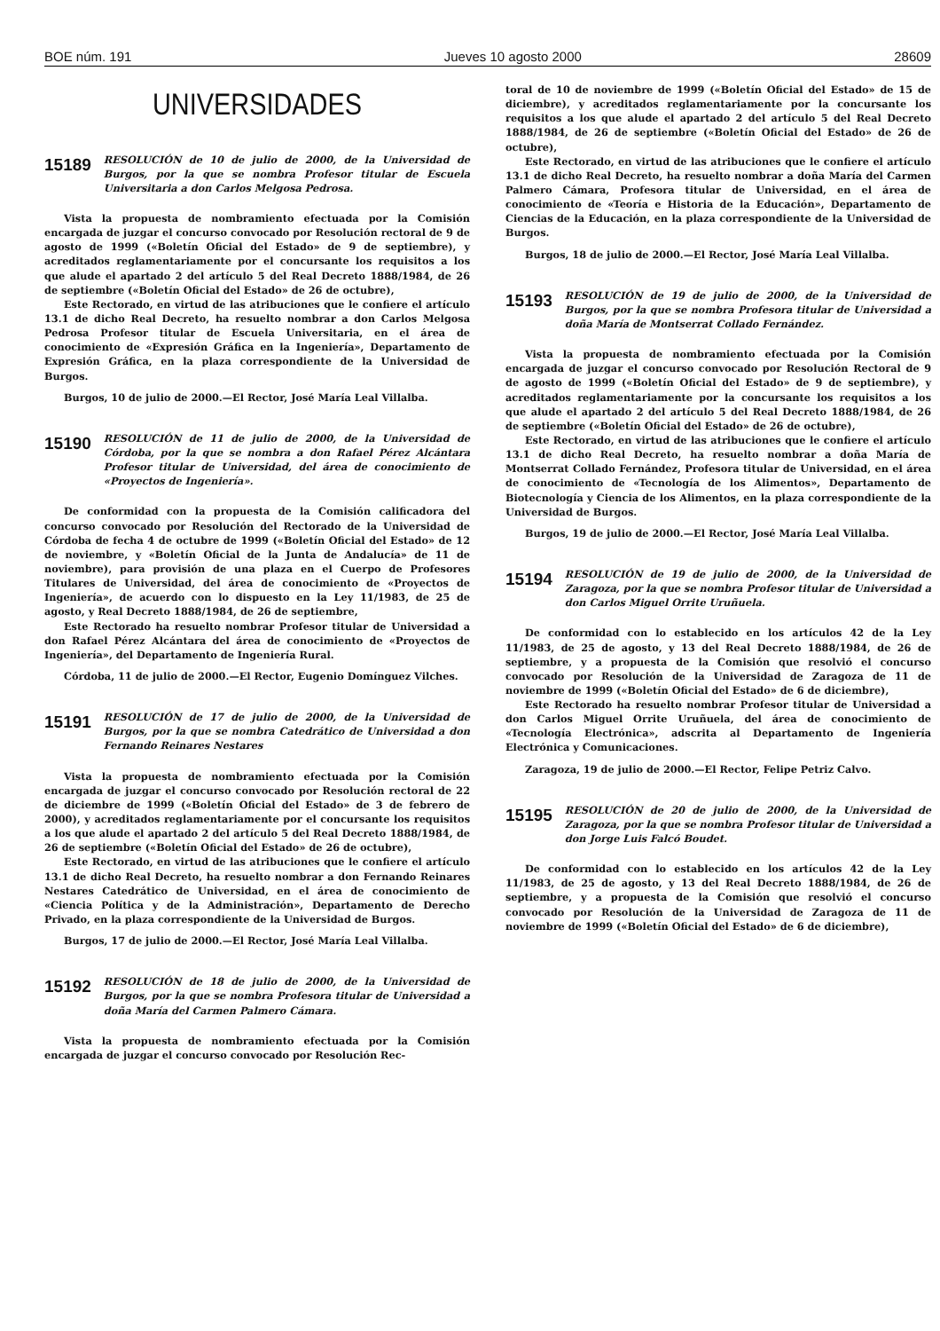BOE núm. 191 Jueves 10 agosto 2000 28609
UNIVERSIDADES
15189 RESOLUCIÓN de 10 de julio de 2000, de la Universidad de Burgos, por la que se nombra Profesor titular de Escuela Universitaria a don Carlos Melgosa Pedrosa.
Vista la propuesta de nombramiento efectuada por la Comisión encargada de juzgar el concurso convocado por Resolución rectoral de 9 de agosto de 1999 («Boletín Oficial del Estado» de 9 de septiembre), y acreditados reglamentariamente por el concursante los requisitos a los que alude el apartado 2 del artículo 5 del Real Decreto 1888/1984, de 26 de septiembre («Boletín Oficial del Estado» de 26 de octubre),
Este Rectorado, en virtud de las atribuciones que le confiere el artículo 13.1 de dicho Real Decreto, ha resuelto nombrar a don Carlos Melgosa Pedrosa Profesor titular de Escuela Universitaria, en el área de conocimiento de «Expresión Gráfica en la Ingeniería», Departamento de Expresión Gráfica, en la plaza correspondiente de la Universidad de Burgos.
Burgos, 10 de julio de 2000.—El Rector, José María Leal Villalba.
15190 RESOLUCIÓN de 11 de julio de 2000, de la Universidad de Córdoba, por la que se nombra a don Rafael Pérez Alcántara Profesor titular de Universidad, del área de conocimiento de «Proyectos de Ingeniería».
De conformidad con la propuesta de la Comisión calificadora del concurso convocado por Resolución del Rectorado de la Universidad de Córdoba de fecha 4 de octubre de 1999 («Boletín Oficial del Estado» de 12 de noviembre, y «Boletín Oficial de la Junta de Andalucía» de 11 de noviembre), para provisión de una plaza en el Cuerpo de Profesores Titulares de Universidad, del área de conocimiento de «Proyectos de Ingeniería», de acuerdo con lo dispuesto en la Ley 11/1983, de 25 de agosto, y Real Decreto 1888/1984, de 26 de septiembre,
Este Rectorado ha resuelto nombrar Profesor titular de Universidad a don Rafael Pérez Alcántara del área de conocimiento de «Proyectos de Ingeniería», del Departamento de Ingeniería Rural.
Córdoba, 11 de julio de 2000.—El Rector, Eugenio Domínguez Vilches.
15191 RESOLUCIÓN de 17 de julio de 2000, de la Universidad de Burgos, por la que se nombra Catedrático de Universidad a don Fernando Reinares Nestares
Vista la propuesta de nombramiento efectuada por la Comisión encargada de juzgar el concurso convocado por Resolución rectoral de 22 de diciembre de 1999 («Boletín Oficial del Estado» de 3 de febrero de 2000), y acreditados reglamentariamente por el concursante los requisitos a los que alude el apartado 2 del artículo 5 del Real Decreto 1888/1984, de 26 de septiembre («Boletín Oficial del Estado» de 26 de octubre),
Este Rectorado, en virtud de las atribuciones que le confiere el artículo 13.1 de dicho Real Decreto, ha resuelto nombrar a don Fernando Reinares Nestares Catedrático de Universidad, en el área de conocimiento de «Ciencia Política y de la Administración», Departamento de Derecho Privado, en la plaza correspondiente de la Universidad de Burgos.
Burgos, 17 de julio de 2000.—El Rector, José María Leal Villalba.
15192 RESOLUCIÓN de 18 de julio de 2000, de la Universidad de Burgos, por la que se nombra Profesora titular de Universidad a doña María del Carmen Palmero Cámara.
Vista la propuesta de nombramiento efectuada por la Comisión encargada de juzgar el concurso convocado por Resolución Rec-
toral de 10 de noviembre de 1999 («Boletín Oficial del Estado» de 15 de diciembre), y acreditados reglamentariamente por la concursante los requisitos a los que alude el apartado 2 del artículo 5 del Real Decreto 1888/1984, de 26 de septiembre («Boletín Oficial del Estado» de 26 de octubre),
Este Rectorado, en virtud de las atribuciones que le confiere el artículo 13.1 de dicho Real Decreto, ha resuelto nombrar a doña María del Carmen Palmero Cámara, Profesora titular de Universidad, en el área de conocimiento de «Teoría e Historia de la Educación», Departamento de Ciencias de la Educación, en la plaza correspondiente de la Universidad de Burgos.
Burgos, 18 de julio de 2000.—El Rector, José María Leal Villalba.
15193 RESOLUCIÓN de 19 de julio de 2000, de la Universidad de Burgos, por la que se nombra Profesora titular de Universidad a doña María de Montserrat Collado Fernández.
Vista la propuesta de nombramiento efectuada por la Comisión encargada de juzgar el concurso convocado por Resolución Rectoral de 9 de agosto de 1999 («Boletín Oficial del Estado» de 9 de septiembre), y acreditados reglamentariamente por la concursante los requisitos a los que alude el apartado 2 del artículo 5 del Real Decreto 1888/1984, de 26 de septiembre («Boletín Oficial del Estado» de 26 de octubre),
Este Rectorado, en virtud de las atribuciones que le confiere el artículo 13.1 de dicho Real Decreto, ha resuelto nombrar a doña María de Montserrat Collado Fernández, Profesora titular de Universidad, en el área de conocimiento de «Tecnología de los Alimentos», Departamento de Biotecnología y Ciencia de los Alimentos, en la plaza correspondiente de la Universidad de Burgos.
Burgos, 19 de julio de 2000.—El Rector, José María Leal Villalba.
15194 RESOLUCIÓN de 19 de julio de 2000, de la Universidad de Zaragoza, por la que se nombra Profesor titular de Universidad a don Carlos Miguel Orrite Uruñuela.
De conformidad con lo establecido en los artículos 42 de la Ley 11/1983, de 25 de agosto, y 13 del Real Decreto 1888/1984, de 26 de septiembre, y a propuesta de la Comisión que resolvió el concurso convocado por Resolución de la Universidad de Zaragoza de 11 de noviembre de 1999 («Boletín Oficial del Estado» de 6 de diciembre),
Este Rectorado ha resuelto nombrar Profesor titular de Universidad a don Carlos Miguel Orrite Uruñuela, del área de conocimiento de «Tecnología Electrónica», adscrita al Departamento de Ingeniería Electrónica y Comunicaciones.
Zaragoza, 19 de julio de 2000.—El Rector, Felipe Petriz Calvo.
15195 RESOLUCIÓN de 20 de julio de 2000, de la Universidad de Zaragoza, por la que se nombra Profesor titular de Universidad a don Jorge Luis Falcó Boudet.
De conformidad con lo establecido en los artículos 42 de la Ley 11/1983, de 25 de agosto, y 13 del Real Decreto 1888/1984, de 26 de septiembre, y a propuesta de la Comisión que resolvió el concurso convocado por Resolución de la Universidad de Zaragoza de 11 de noviembre de 1999 («Boletín Oficial del Estado» de 6 de diciembre),